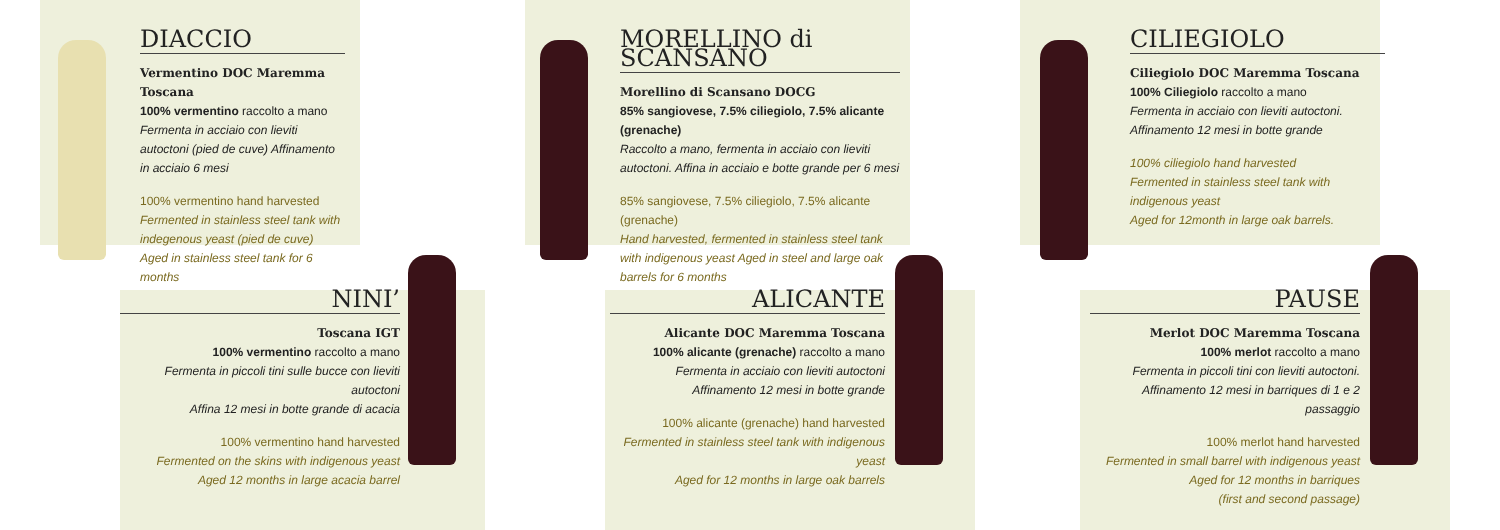DIACCIO
Vermentino DOC Maremma Toscana
100% vermentino raccolto a mano
Fermenta in acciaio con lieviti autoctoni (pied de cuve) Affinamento in acciaio 6 mesi
100% vermentino hand harvested
Fermented in stainless steel tank with indegenous yeast (pied de cuve)
Aged in stainless steel tank for 6 months
MORELLINO di SCANSANO
Morellino di Scansano DOCG
85% sangiovese, 7.5% ciliegiolo, 7.5% alicante (grenache)
Raccolto a mano, fermenta in acciaio con lieviti autoctoni. Affina in acciaio e botte grande per 6 mesi
85% sangiovese, 7.5% ciliegiolo, 7.5% alicante (grenache)
Hand harvested, fermented in stainless steel tank with indigenous yeast Aged in steel and large oak barrels for 6 months
CILIEGIOLO
Ciliegiolo DOC Maremma Toscana
100% Ciliegiolo raccolto a mano
Fermenta in acciaio con lieviti autoctoni.
Affinamento 12 mesi in botte grande
100% ciliegiolo hand harvested
Fermented in stainless steel tank with indigenous yeast
Aged for 12month in large oak barrels.
NINI’
Toscana IGT
100% vermentino raccolto a mano
Fermenta in piccoli tini sulle bucce con lieviti autoctoni
Affina 12 mesi in botte grande di acacia
100% vermentino hand harvested
Fermented on the skins with indigenous yeast
Aged 12 months in large acacia barrel
ALICANTE
Alicante DOC Maremma Toscana
100% alicante (grenache) raccolto a mano
Fermenta in acciaio con lieviti autoctoni
Affinamento 12 mesi in botte grande
100% alicante (grenache) hand harvested
Fermented in stainless steel tank with indigenous yeast
Aged for 12 months in large oak barrels
PAUSE
Merlot DOC Maremma Toscana
100% merlot raccolto a mano
Fermenta in piccoli tini con lieviti autoctoni.
Affinamento 12 mesi in barriques di 1 e 2 passaggio
100% merlot hand harvested
Fermented in small barrel with indigenous yeast
Aged for 12 months in barriques
(first and second passage)